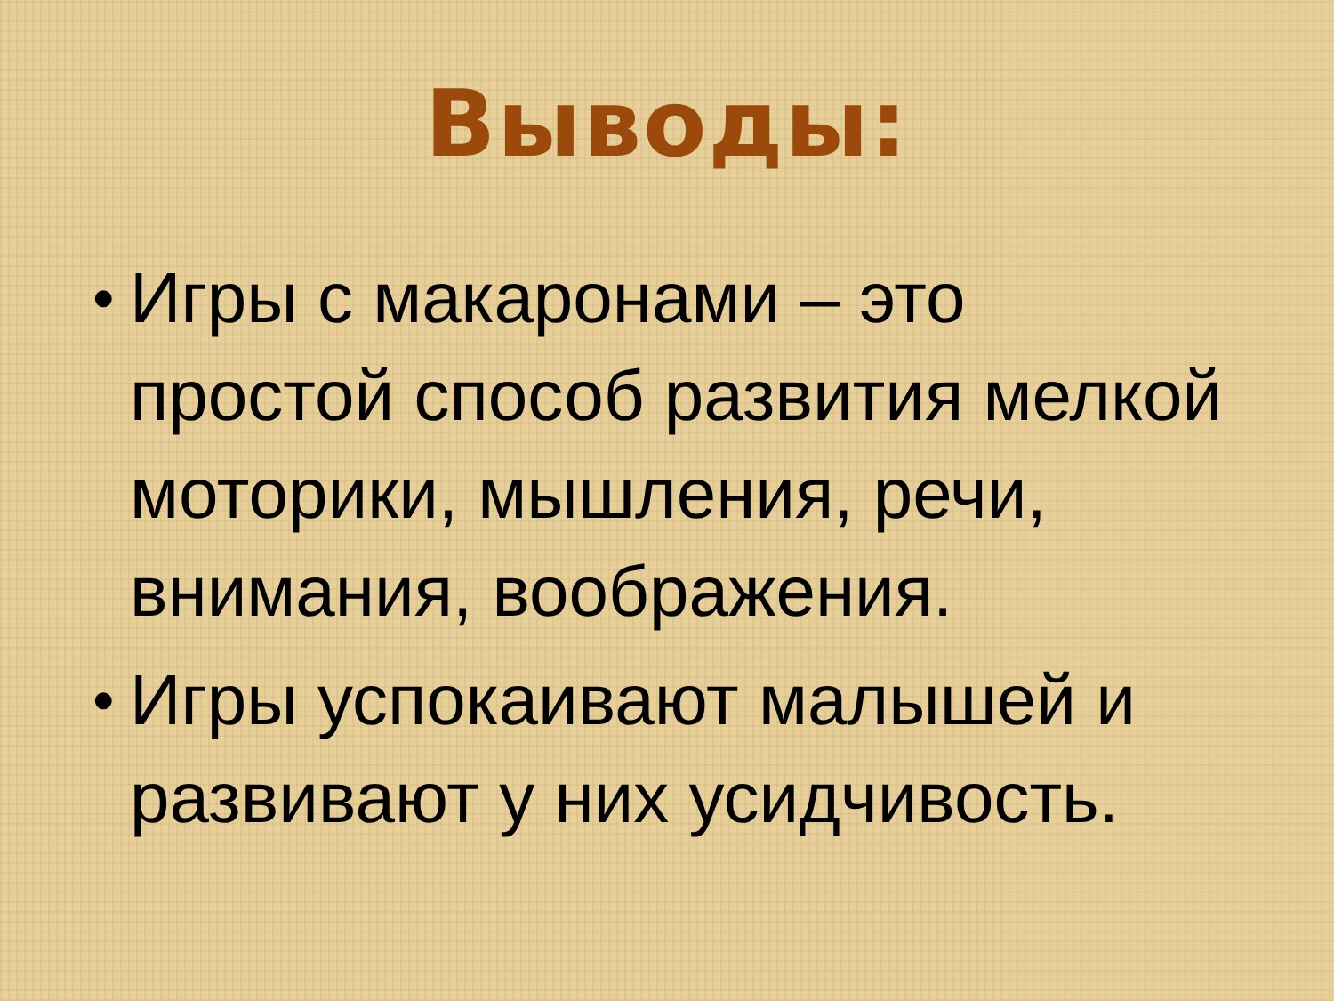Выводы:
• Игры с макаронами – это простой способ развития мелкой моторики, мышления, речи, внимания, воображения.
• Игры успокаивают малышей и развивают у них усидчивость.